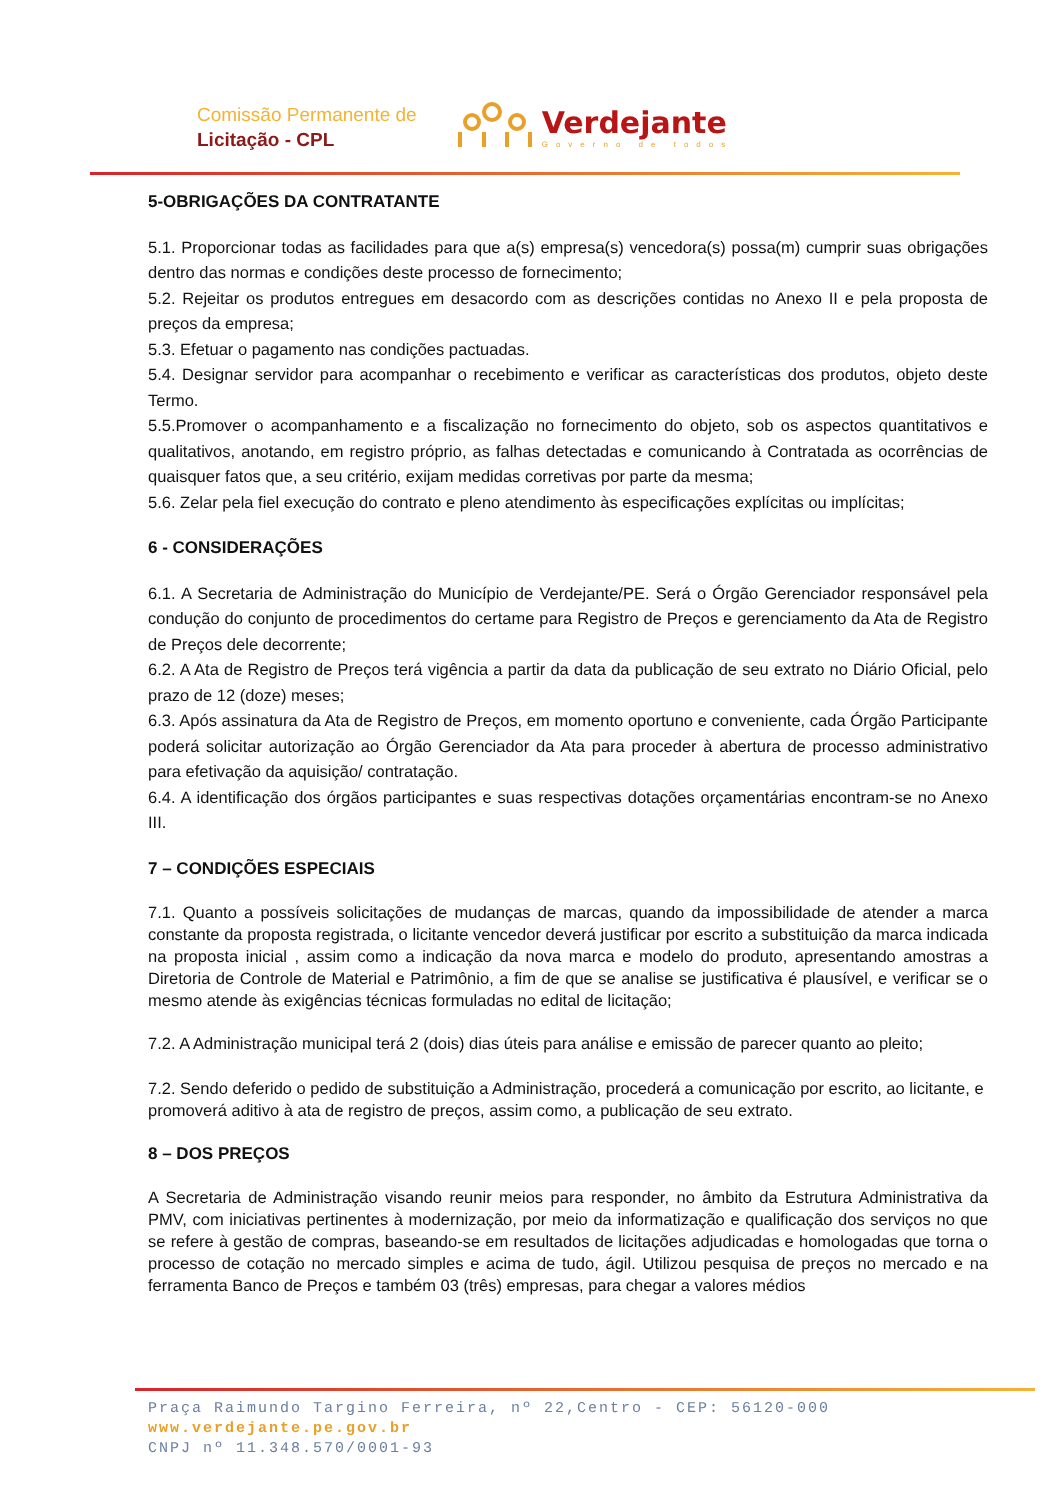Comissão Permanente de
Licitação - CPL
Verdejante
Governo de todos
5-OBRIGAÇÕES DA CONTRATANTE
5.1. Proporcionar todas as facilidades para que a(s) empresa(s) vencedora(s) possa(m) cumprir suas obrigações dentro das normas e condições deste processo de fornecimento;
5.2. Rejeitar os produtos entregues em desacordo com as descrições contidas no Anexo II e pela proposta de preços da empresa;
5.3. Efetuar o pagamento nas condições pactuadas.
5.4. Designar servidor para acompanhar o recebimento e verificar as características dos produtos, objeto deste Termo.
5.5.Promover o acompanhamento e a fiscalização no fornecimento do objeto, sob os aspectos quantitativos e qualitativos, anotando, em registro próprio, as falhas detectadas e comunicando à Contratada as ocorrências de quaisquer fatos que, a seu critério, exijam medidas corretivas por parte da mesma;
5.6. Zelar pela fiel execução do contrato e pleno atendimento às especificações explícitas ou implícitas;
6 - CONSIDERAÇÕES
6.1. A Secretaria de Administração do Município de Verdejante/PE. Será o Órgão Gerenciador responsável pela condução do conjunto de procedimentos do certame para Registro de Preços e gerenciamento da Ata de Registro de Preços dele decorrente;
6.2. A Ata de Registro de Preços terá vigência a partir da data da publicação de seu extrato no Diário Oficial, pelo prazo de 12 (doze) meses;
6.3. Após assinatura da Ata de Registro de Preços, em momento oportuno e conveniente, cada Órgão Participante poderá solicitar autorização ao Órgão Gerenciador da Ata para proceder à abertura de processo administrativo para efetivação da aquisição/ contratação.
6.4. A identificação dos órgãos participantes e suas respectivas dotações orçamentárias encontram-se no Anexo III.
7 – CONDIÇÕES ESPECIAIS
7.1. Quanto a possíveis solicitações de mudanças de marcas, quando da impossibilidade de atender a marca constante da proposta registrada, o licitante vencedor deverá justificar por escrito a substituição da marca indicada na proposta inicial , assim como a indicação da nova marca e modelo do produto, apresentando amostras a Diretoria de Controle de Material e Patrimônio, a fim de que se analise se justificativa é plausível, e verificar se o mesmo atende às exigências técnicas formuladas no edital de licitação;
7.2. A Administração municipal terá 2 (dois) dias úteis para análise e emissão de parecer quanto ao pleito;
7.2. Sendo deferido o pedido de substituição a Administração, procederá a comunicação por escrito, ao licitante, e promoverá aditivo à ata de registro de preços, assim como, a publicação de seu extrato.
8 – DOS PREÇOS
A Secretaria de Administração visando reunir meios para responder, no âmbito da Estrutura Administrativa da PMV, com iniciativas pertinentes à modernização, por meio da informatização e qualificação dos serviços no que se refere à gestão de compras, baseando-se em resultados de licitações adjudicadas e homologadas que torna o processo de cotação no mercado simples e acima de tudo, ágil. Utilizou pesquisa de preços no mercado e na ferramenta Banco de Preços e também 03 (três) empresas, para chegar a valores médios
Praça Raimundo Targino Ferreira, nº 22,Centro - CEP: 56120-000
www.verdejante.pe.gov.br
CNPJ nº 11.348.570/0001-93